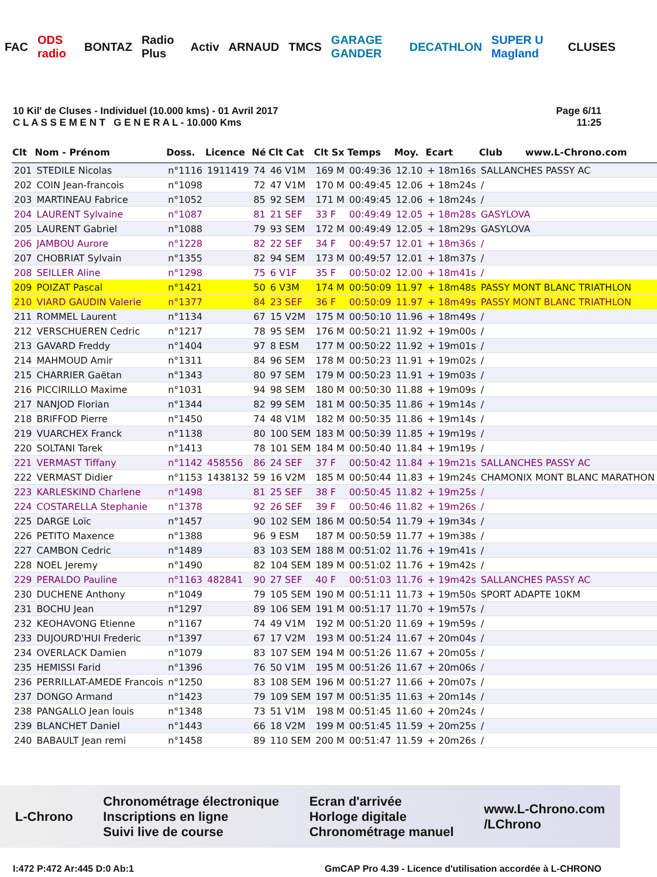FAC ODS radio BONTAZ Radio Plus Activ ARNAUD TMCS GARAGE GANDER DECATHLON SUPER U Magland CLUSES
10 Kil' de Cluses - Individuel (10.000 kms) - 01 Avril 2017
C L A S S E M E N T G E N E R A L - 10.000 Kms
Page 6/11
11:25
| Clt | Nom - Prénom | Doss. | Licence | Né | Clt Cat | Clt Sx | Temps | Moy. | Ecart | Club www.L-Chrono.com |
| --- | --- | --- | --- | --- | --- | --- | --- | --- | --- | --- |
| 201 | STEDILE Nicolas | n°1116 | 1911419 | 74 | 46 V1M | 169 M | 00:49:36 | 12.10 | + 18m16s | SALLANCHES PASSY AC |
| 202 | COIN Jean-francois | n°1098 | | 72 | 47 V1M | 170 M | 00:49:45 | 12.06 | + 18m24s | / |
| 203 | MARTINEAU Fabrice | n°1052 | | 85 | 92 SEM | 171 M | 00:49:45 | 12.06 | + 18m24s | / |
| 204 | LAURENT Sylvaine | n°1087 | | 81 | 21 SEF | 33 F | 00:49:49 | 12.05 | + 18m28s | GASYLOVA |
| 205 | LAURENT Gabriel | n°1088 | | 79 | 93 SEM | 172 M | 00:49:49 | 12.05 | + 18m29s | GASYLOVA |
| 206 | JAMBOU Aurore | n°1228 | | 82 | 22 SEF | 34 F | 00:49:57 | 12.01 | + 18m36s | / |
| 207 | CHOBRIAT Sylvain | n°1355 | | 82 | 94 SEM | 173 M | 00:49:57 | 12.01 | + 18m37s | / |
| 208 | SEILLER Aline | n°1298 | | 75 | 6 V1F | 35 F | 00:50:02 | 12.00 | + 18m41s | / |
| 209 | POIZAT Pascal | n°1421 | | 50 | 6 V3M | 174 M | 00:50:09 | 11.97 | + 18m48s | PASSY MONT BLANC TRIATHLON |
| 210 | VIARD GAUDIN Valerie | n°1377 | | 84 | 23 SEF | 36 F | 00:50:09 | 11.97 | + 18m49s | PASSY MONT BLANC TRIATHLON |
| 211 | ROMMEL Laurent | n°1134 | | 67 | 15 V2M | 175 M | 00:50:10 | 11.96 | + 18m49s | / |
| 212 | VERSCHUEREN Cedric | n°1217 | | 78 | 95 SEM | 176 M | 00:50:21 | 11.92 | + 19m00s | / |
| 213 | GAVARD Freddy | n°1404 | | 97 | 8 ESM | 177 M | 00:50:22 | 11.92 | + 19m01s | / |
| 214 | MAHMOUD Amir | n°1311 | | 84 | 96 SEM | 178 M | 00:50:23 | 11.91 | + 19m02s | / |
| 215 | CHARRIER Gaëtan | n°1343 | | 80 | 97 SEM | 179 M | 00:50:23 | 11.91 | + 19m03s | / |
| 216 | PICCIRILLO Maxime | n°1031 | | 94 | 98 SEM | 180 M | 00:50:30 | 11.88 | + 19m09s | / |
| 217 | NANJOD Florian | n°1344 | | 82 | 99 SEM | 181 M | 00:50:35 | 11.86 | + 19m14s | / |
| 218 | BRIFFOD Pierre | n°1450 | | 74 | 48 V1M | 182 M | 00:50:35 | 11.86 | + 19m14s | / |
| 219 | VUARCHEX Franck | n°1138 | | 80 | 100 SEM | 183 M | 00:50:39 | 11.85 | + 19m19s | / |
| 220 | SOLTANI Tarek | n°1413 | | 78 | 101 SEM | 184 M | 00:50:40 | 11.84 | + 19m19s | / |
| 221 | VERMAST Tiffany | n°1142 | 458556 | 86 | 24 SEF | 37 F | 00:50:42 | 11.84 | + 19m21s | SALLANCHES PASSY AC |
| 222 | VERMAST Didier | n°1153 | 1438132 | 59 | 16 V2M | 185 M | 00:50:44 | 11.83 | + 19m24s | CHAMONIX MONT BLANC MARATHON |
| 223 | KARLESKIND Charlene | n°1498 | | 81 | 25 SEF | 38 F | 00:50:45 | 11.82 | + 19m25s | / |
| 224 | COSTARELLA Stephanie | n°1378 | | 92 | 26 SEF | 39 F | 00:50:46 | 11.82 | + 19m26s | / |
| 225 | DARGE Loïc | n°1457 | | 90 | 102 SEM | 186 M | 00:50:54 | 11.79 | + 19m34s | / |
| 226 | PETITO Maxence | n°1388 | | 96 | 9 ESM | 187 M | 00:50:59 | 11.77 | + 19m38s | / |
| 227 | CAMBON Cedric | n°1489 | | 83 | 103 SEM | 188 M | 00:51:02 | 11.76 | + 19m41s | / |
| 228 | NOEL Jeremy | n°1490 | | 82 | 104 SEM | 189 M | 00:51:02 | 11.76 | + 19m42s | / |
| 229 | PERALDO Pauline | n°1163 | 482841 | 90 | 27 SEF | 40 F | 00:51:03 | 11.76 | + 19m42s | SALLANCHES PASSY AC |
| 230 | DUCHENE Anthony | n°1049 | | 79 | 105 SEM | 190 M | 00:51:11 | 11.73 | + 19m50s | SPORT ADAPTE 10KM |
| 231 | BOCHU Jean | n°1297 | | 89 | 106 SEM | 191 M | 00:51:17 | 11.70 | + 19m57s | / |
| 232 | KEOHAVONG Etienne | n°1167 | | 74 | 49 V1M | 192 M | 00:51:20 | 11.69 | + 19m59s | / |
| 233 | DUJOURD'HUI Frederic | n°1397 | | 67 | 17 V2M | 193 M | 00:51:24 | 11.67 | + 20m04s | / |
| 234 | OVERLACK Damien | n°1079 | | 83 | 107 SEM | 194 M | 00:51:26 | 11.67 | + 20m05s | / |
| 235 | HEMISSI Farid | n°1396 | | 76 | 50 V1M | 195 M | 00:51:26 | 11.67 | + 20m06s | / |
| 236 | PERRILLAT-AMEDE Francois | n°1250 | | 83 | 108 SEM | 196 M | 00:51:27 | 11.66 | + 20m07s | / |
| 237 | DONGO Armand | n°1423 | | 79 | 109 SEM | 197 M | 00:51:35 | 11.63 | + 20m14s | / |
| 238 | PANGALLO Jean louis | n°1348 | | 73 | 51 V1M | 198 M | 00:51:45 | 11.60 | + 20m24s | / |
| 239 | BLANCHET Daniel | n°1443 | | 66 | 18 V2M | 199 M | 00:51:45 | 11.59 | + 20m25s | / |
| 240 | BABAULT Jean remi | n°1458 | | 89 | 110 SEM | 200 M | 00:51:47 | 11.59 | + 20m26s | / |
L-Chrono Chronométrage électronique
Inscriptions en ligne
Suivi live de course Ecran d'arrivée
Horloge digitale
Chronométrage manuel www.L-Chrono.com
/LChrono
I:472 P:472 Ar:445 D:0 Ab:1 GmCAP Pro 4.39 - Licence d'utilisation accordée à L-CHRONO